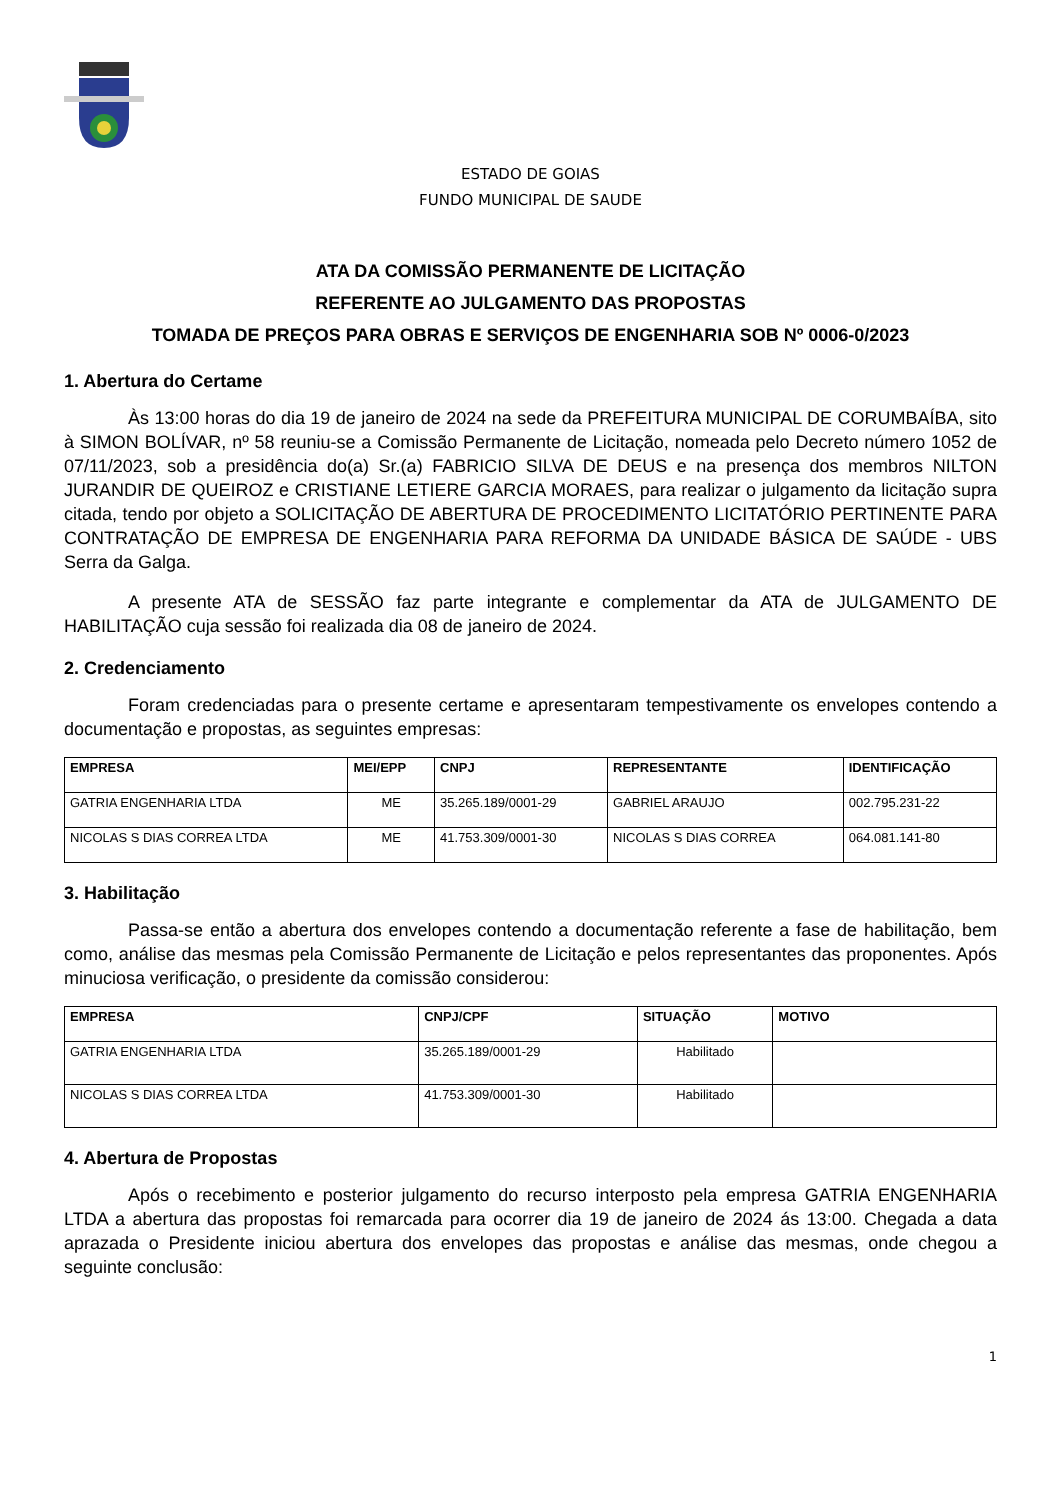ESTADO DE GOIAS
FUNDO MUNICIPAL DE SAUDE
ATA DA COMISSÃO PERMANENTE DE LICITAÇÃO
REFERENTE AO JULGAMENTO DAS PROPOSTAS
TOMADA DE PREÇOS PARA OBRAS E SERVIÇOS DE ENGENHARIA SOB Nº 0006-0/2023
1. Abertura do Certame
Às 13:00 horas do dia 19 de janeiro de 2024 na sede da PREFEITURA MUNICIPAL DE CORUMBAÍBA, sito à SIMON BOLÍVAR, nº 58 reuniu-se a Comissão Permanente de Licitação, nomeada pelo Decreto número 1052 de 07/11/2023, sob a presidência do(a) Sr.(a) FABRICIO SILVA DE DEUS e na presença dos membros NILTON JURANDIR DE QUEIROZ e CRISTIANE LETIERE GARCIA MORAES, para realizar o julgamento da licitação supra citada, tendo por objeto a SOLICITAÇÃO DE ABERTURA DE PROCEDIMENTO LICITATÓRIO PERTINENTE PARA CONTRATAÇÃO DE EMPRESA DE ENGENHARIA PARA REFORMA DA UNIDADE BÁSICA DE SAÚDE - UBS Serra da Galga.
A presente ATA de SESSÃO faz parte integrante e complementar da ATA de JULGAMENTO DE HABILITAÇÃO cuja sessão foi realizada dia 08 de janeiro de 2024.
2. Credenciamento
Foram credenciadas para o presente certame e apresentaram tempestivamente os envelopes contendo a documentação e propostas, as seguintes empresas:
| EMPRESA | MEI/EPP | CNPJ | REPRESENTANTE | IDENTIFICAÇÃO |
| --- | --- | --- | --- | --- |
| GATRIA ENGENHARIA LTDA | ME | 35.265.189/0001-29 | GABRIEL ARAUJO | 002.795.231-22 |
| NICOLAS S DIAS CORREA LTDA | ME | 41.753.309/0001-30 | NICOLAS S DIAS CORREA | 064.081.141-80 |
3. Habilitação
Passa-se então a abertura dos envelopes contendo a documentação referente a fase de habilitação, bem como, análise das mesmas pela Comissão Permanente de Licitação e pelos representantes das proponentes. Após minuciosa verificação, o presidente da comissão considerou:
| EMPRESA | CNPJ/CPF | SITUAÇÃO | MOTIVO |
| --- | --- | --- | --- |
| GATRIA ENGENHARIA LTDA | 35.265.189/0001-29 | Habilitado | |
| NICOLAS S DIAS CORREA LTDA | 41.753.309/0001-30 | Habilitado | |
4. Abertura de Propostas
Após o recebimento e posterior julgamento do recurso interposto pela empresa GATRIA ENGENHARIA LTDA a abertura das propostas foi remarcada para ocorrer dia 19 de janeiro de 2024 ás 13:00. Chegada a data aprazada o Presidente iniciou abertura dos envelopes das propostas e análise das mesmas, onde chegou a seguinte conclusão:
1